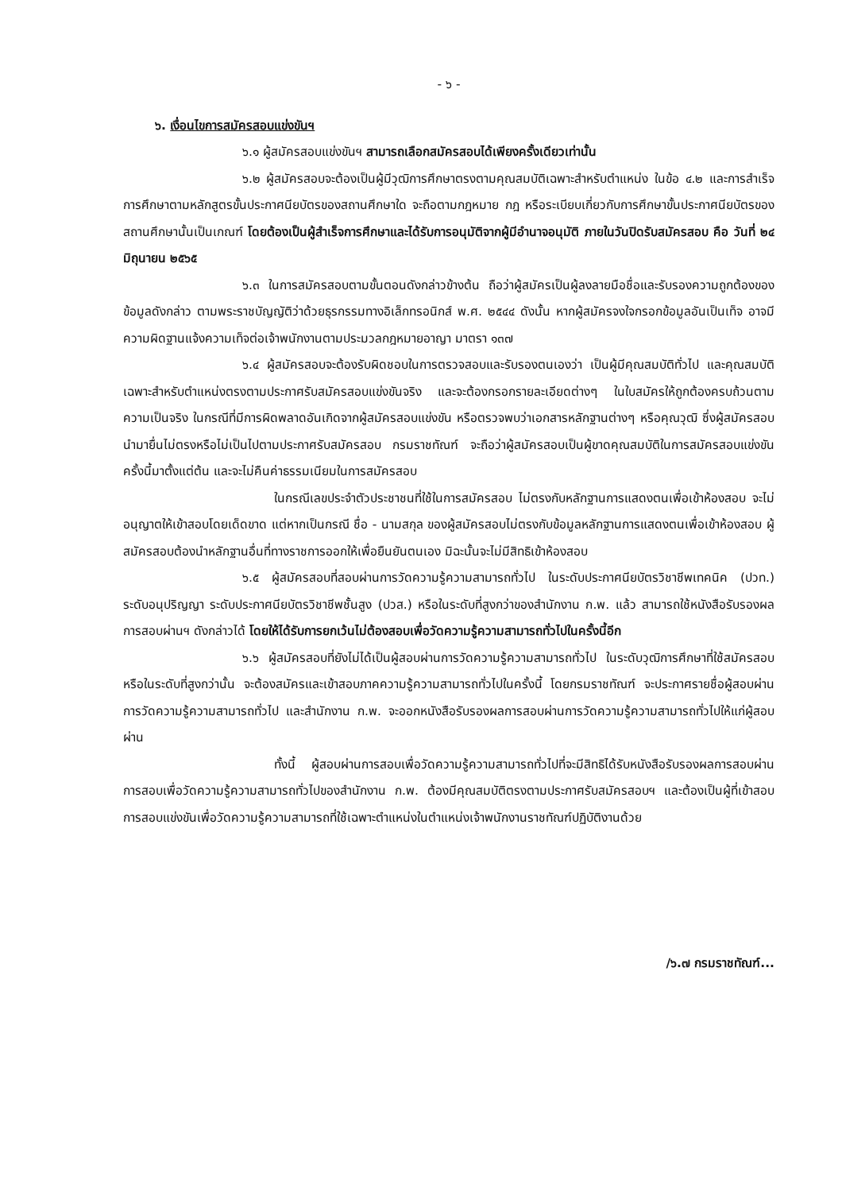- ๖ -
๖. เงื่อนไขการสมัครสอบแข่งขันฯ
๖.๑ ผู้สมัครสอบแข่งขันฯ สามารถเลือกสมัครสอบได้เพียงครั้งเดียวเท่านั้น
๖.๒ ผู้สมัครสอบจะต้องเป็นผู้มีวุฒิการศึกษาตรงตามคุณสมบัติเฉพาะสำหรับตำแหน่ง ในข้อ ๔.๒ และการสำเร็จการศึกษาตามหลักสูตรขั้นประกาศนียบัตรของสถานศึกษาใด จะถือตามกฎหมาย กฎ หรือระเบียบเกี่ยวกับการศึกษาขั้นประกาศนียบัตรของสถานศึกษานั้นเป็นเกณฑ์ โดยต้องเป็นผู้สำเร็จการศึกษาและได้รับการอนุมัติจากผู้มีอำนาจอนุมัติ ภายในวันปิดรับสมัครสอบ คือ วันที่ ๒๔ มิถุนายน ๒๕๖๕
๖.๓ ในการสมัครสอบตามขั้นตอนดังกล่าวข้างต้น ถือว่าผู้สมัครเป็นผู้ลงลายมือชื่อและรับรองความถูกต้องของข้อมูลดังกล่าว ตามพระราชบัญญัติว่าด้วยธุรกรรมทางอิเล็กทรอนิกส์ พ.ศ. ๒๕๔๔ ดังนั้น หากผู้สมัครจงใจกรอกข้อมูลอันเป็นเท็จ อาจมีความผิดฐานแจ้งความเท็จต่อเจ้าพนักงานตามประมวลกฎหมายอาญา มาตรา ๑๓๗
๖.๔ ผู้สมัครสอบจะต้องรับผิดชอบในการตรวจสอบและรับรองตนเองว่า เป็นผู้มีคุณสมบัติทั่วไป และคุณสมบัติเฉพาะสำหรับตำแหน่งตรงตามประกาศรับสมัครสอบแข่งขันจริง และจะต้องกรอกรายละเอียดต่างๆ ในใบสมัครให้ถูกต้องครบถ้วนตามความเป็นจริง ในกรณีที่มีการผิดพลาดอันเกิดจากผู้สมัครสอบแข่งขัน หรือตรวจพบว่าเอกสารหลักฐานต่างๆ หรือคุณวุฒิ ซึ่งผู้สมัครสอบนำมายื่นไม่ตรงหรือไม่เป็นไปตามประกาศรับสมัครสอบ กรมราชทัณฑ์ จะถือว่าผู้สมัครสอบเป็นผู้ขาดคุณสมบัติในการสมัครสอบแข่งขันครั้งนี้มาตั้งแต่ต้น และจะไม่คืนค่าธรรมเนียมในการสมัครสอบ
ในกรณีเลขประจำตัวประชาชนที่ใช้ในการสมัครสอบ ไม่ตรงกับหลักฐานการแสดงตนเพื่อเข้าห้องสอบ จะไม่อนุญาตให้เข้าสอบโดยเด็ดขาด แต่หากเป็นกรณี ชื่อ - นามสกุล ของผู้สมัครสอบไม่ตรงกับข้อมูลหลักฐานการแสดงตนเพื่อเข้าห้องสอบ ผู้สมัครสอบต้องนำหลักฐานอื่นที่ทางราชการออกให้เพื่อยืนยันตนเอง มิฉะนั้นจะไม่มีสิทธิเข้าห้องสอบ
๖.๕ ผู้สมัครสอบที่สอบผ่านการวัดความรู้ความสามารถทั่วไป ในระดับประกาศนียบัตรวิชาชีพเทคนิค (ปวท.) ระดับอนุปริญญา ระดับประกาศนียบัตรวิชาชีพชั้นสูง (ปวส.) หรือในระดับที่สูงกว่าของสำนักงาน ก.พ. แล้ว สามารถใช้หนังสือรับรองผลการสอบผ่านฯ ดังกล่าวได้ โดยให้ได้รับการยกเว้นไม่ต้องสอบเพื่อวัดความรู้ความสามารถทั่วไปในครั้งนี้อีก
๖.๖ ผู้สมัครสอบที่ยังไม่ได้เป็นผู้สอบผ่านการวัดความรู้ความสามารถทั่วไป ในระดับวุฒิการศึกษาที่ใช้สมัครสอบหรือในระดับที่สูงกว่านั้น จะต้องสมัครและเข้าสอบภาคความรู้ความสามารถทั่วไปในครั้งนี้ โดยกรมราชทัณฑ์ จะประกาศรายชื่อผู้สอบผ่านการวัดความรู้ความสามารถทั่วไป และสำนักงาน ก.พ. จะออกหนังสือรับรองผลการสอบผ่านการวัดความรู้ความสามารถทั่วไปให้แก่ผู้สอบผ่าน
ทั้งนี้ ผู้สอบผ่านการสอบเพื่อวัดความรู้ความสามารถทั่วไปที่จะมีสิทธิได้รับหนังสือรับรองผลการสอบผ่านการสอบเพื่อวัดความรู้ความสามารถทั่วไปของสำนักงาน ก.พ. ต้องมีคุณสมบัติตรงตามประกาศรับสมัครสอบฯ และต้องเป็นผู้ที่เข้าสอบการสอบแข่งขันเพื่อวัดความรู้ความสามารถที่ใช้เฉพาะตำแหน่งในตำแหน่งเจ้าพนักงานราชทัณฑ์ปฏิบัติงานด้วย
/๖.๗ กรมราชทัณฑ์...